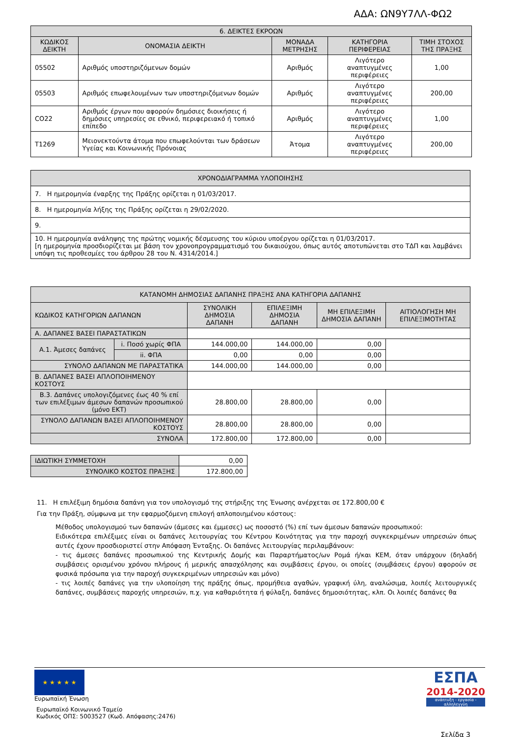ΑΔΑ: ΩΝ9Υ7ΛΛ-ΦΩ2
| 6. ΔΕΙΚΤΕΣ ΕΚΡΟΩΝ | | | | |
| --- | --- | --- | --- | --- |
| ΚΩΔΙΚΟΣ ΔΕΙΚΤΗ | ΟΝΟΜΑΣΙΑ ΔΕΙΚΤΗ | ΜΟΝΑΔΑ ΜΕΤΡΗΣΗΣ | ΚΑΤΗΓΟΡΙΑ ΠΕΡΙΦΕΡΕΙΑΣ | ΤΙΜΗ ΣΤΟΧΟΣ ΤΗΣ ΠΡΑΞΗΣ |
| 05502 | Αριθμός υποστηριζόμενων δομών | Αριθμός | Λιγότερο αναπτυγμένες περιφέρειες | 1,00 |
| 05503 | Αριθμός επωφελουμένων των υποστηριζόμενων δομών | Αριθμός | Λιγότερο αναπτυγμένες περιφέρειες | 200,00 |
| CO22 | Αριθμός έργων που αφορούν δημόσιες διοικήσεις ή δημόσιες υπηρεσίες σε εθνικό, περιφερειακό ή τοπικό επίπεδο | Αριθμός | Λιγότερο αναπτυγμένες περιφέρειες | 1,00 |
| T1269 | Μειονεκτούντα άτομα που επωφελούνται των δράσεων Υγείας και Κοινωνικής Πρόνοιας | Άτομα | Λιγότερο αναπτυγμένες περιφέρειες | 200,00 |
| ΧΡΟΝΟΔΙΑΓΡΑΜΜΑ ΥΛΟΠΟΙΗΣΗΣ |
| --- |
| 7. Η ημερομηνία έναρξης της Πράξης ορίζεται η 01/03/2017. |
| 8. Η ημερομηνία λήξης της Πράξης ορίζεται η 29/02/2020. |
| 9. |
| 10. Η ημερομηνία ανάληψης της πρώτης νομικής δέσμευσης του κύριου υποέργου ορίζεται η 01/03/2017. [η ημερομηνία προσδιορίζεται με βάση τον χρονοπρογραμματισμό του δικαιούχου, όπως αυτός αποτυπώνεται στο ΤΔΠ και λαμβάνει υπόψη τις προθεσμίες του άρθρου 28 του Ν. 4314/2014.] |
| ΚΑΤΑΝΟΜΗ ΔΗΜΟΣΙΑΣ ΔΑΠΑΝΗΣ ΠΡΑΞΗΣ ΑΝΑ ΚΑΤΗΓΟΡΙΑ ΔΑΠΑΝΗΣ | | | | | |
| --- | --- | --- | --- | --- | --- |
| ΚΩΔΙΚΟΣ ΚΑΤΗΓΟΡΙΩΝ ΔΑΠΑΝΩΝ | | ΣΥΝΟΛΙΚΗ ΔΗΜΟΣΙΑ ΔΑΠΑΝΗ | ΕΠΙΛΕΞΙΜΗ ΔΗΜΟΣΙΑ ΔΑΠΑΝΗ | ΜΗ ΕΠΙΛΕΞΙΜΗ ΔΗΜΟΣΙΑ ΔΑΠΑΝΗ | ΑΙΤΙΟΛΟΓΗΣΗ ΜΗ ΕΠΙΛΕΞΙΜΟΤΗΤΑΣ |
| Α. ΔΑΠΑΝΕΣ ΒΑΣΕΙ ΠΑΡΑΣΤΑΤΙΚΩΝ | | | | | |
| Α.1. Άμεσες δαπάνες | i. Ποσό χωρίς ΦΠΑ | 144.000,00 | 144.000,00 | 0,00 | |
| | ii. ΦΠΑ | 0,00 | 0,00 | 0,00 | |
| ΣΥΝΟΛΟ ΔΑΠΑΝΩΝ ΜΕ ΠΑΡΑΣΤΑΤΙΚΑ | | 144.000,00 | 144.000,00 | 0,00 | |
| Β. ΔΑΠΑΝΕΣ ΒΑΣΕΙ ΑΠΛΟΠΟΙΗΜΕΝΟΥ ΚΟΣΤΟΥΣ | | | | | |
| Β.3. Δαπάνες υπολογιζόμενες έως 40 % επί των επιλέξιμων άμεσων δαπανών προσωπικού (μόνο ΕΚΤ) | | 28.800,00 | 28.800,00 | 0,00 | |
| ΣΥΝΟΛΟ ΔΑΠΑΝΩΝ ΒΑΣΕΙ ΑΠΛΟΠΟΙΗΜΕΝΟΥ ΚΟΣΤΟΥΣ | | 28.800,00 | 28.800,00 | 0,00 | |
| ΣΥΝΟΛΑ | | 172.800,00 | 172.800,00 | 0,00 | |
| ΙΔΙΩΤΙΚΗ ΣΥΜΜΕΤΟΧΗ | 0,00 |
| ΣΥΝΟΛΙΚΟ ΚΟΣΤΟΣ ΠΡΑΞΗΣ | 172.800,00 |
11. Η επιλέξιμη δημόσια δαπάνη για τον υπολογισμό της στήριξης της Ένωσης ανέρχεται σε 172.800,00 €
Για την Πράξη, σύμφωνα με την εφαρμοζόμενη επιλογή απλοποιημένου κόστους:
Μέθοδος υπολογισμού των δαπανών (άμεσες και έμμεσες) ως ποσοστό (%) επί των άμεσων δαπανών προσωπικού:
Ειδικότερα επιλέξιμες είναι οι δαπάνες λειτουργίας του Κέντρου Κοινότητας για την παροχή συγκεκριμένων υπηρεσιών όπως αυτές έχουν προσδιοριστεί στην Απόφαση Ένταξης. Οι δαπάνες λειτουργίας περιλαμβάνουν:
- τις άμεσες δαπάνες προσωπικού της Κεντρικής Δομής και Παραρτήματος/ων Ρομά ή/και ΚΕΜ, όταν υπάρχουν (δηλαδή συμβάσεις ορισμένου χρόνου πλήρους ή μερικής απασχόλησης και συμβάσεις έργου, οι οποίες (συμβάσεις έργου) αφορούν σε φυσικά πρόσωπα για την παροχή συγκεκριμένων υπηρεσιών και μόνο)
- τις λοιπές δαπάνες για την υλοποίηση της πράξης όπως, προμήθεια αγαθών, γραφική ύλη, αναλώσιμα, λοιπές λειτουργικές δαπάνες, συμβάσεις παροχής υπηρεσιών, π.χ. για καθαριότητα ή φύλαξη, δαπάνες δημοσιότητας, κλπ. Οι λοιπές δαπάνες θα
★ ★ ★ ★ ★
Ευρωπαϊκή Ένωση
Ευρωπαϊκό Κοινωνικό Ταμείο
Κωδικός ΟΠΣ: 5003527 (Κωδ. Απόφασης:2476)
ΕΣΠΑ
2014-2020
ανάπτυξη - εργασία - αλληλεγγύη
Σελίδα 3